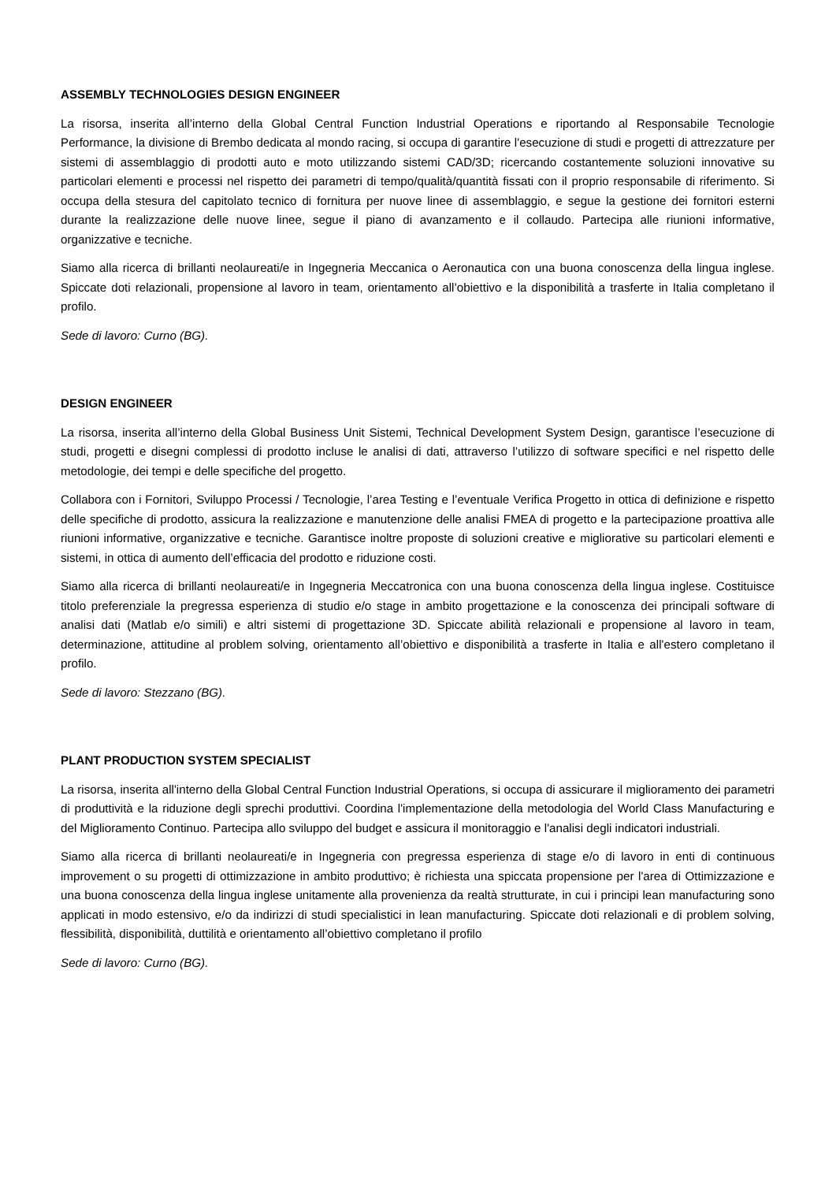ASSEMBLY TECHNOLOGIES DESIGN ENGINEER
La risorsa, inserita all’interno della Global Central Function Industrial Operations e riportando al Responsabile Tecnologie Performance, la divisione di Brembo dedicata al mondo racing, si occupa di garantire l'esecuzione di studi e progetti di attrezzature per sistemi di assemblaggio di prodotti auto e moto utilizzando sistemi CAD/3D; ricercando costantemente soluzioni innovative su particolari elementi e processi nel rispetto dei parametri di tempo/qualità/quantità fissati con il proprio responsabile di riferimento. Si occupa della stesura del capitolato tecnico di fornitura per nuove linee di assemblaggio, e segue la gestione dei fornitori esterni durante la realizzazione delle nuove linee, segue il piano di avanzamento e il collaudo. Partecipa alle riunioni informative, organizzative e tecniche.
Siamo alla ricerca di brillanti neolaureati/e in Ingegneria Meccanica o Aeronautica con una buona conoscenza della lingua inglese. Spiccate doti relazionali, propensione al lavoro in team, orientamento all’obiettivo e la disponibilità a trasferte in Italia completano il profilo.
Sede di lavoro: Curno (BG).
DESIGN ENGINEER
La risorsa, inserita all’interno della Global Business Unit Sistemi, Technical Development System Design, garantisce l’esecuzione di studi, progetti e disegni complessi di prodotto incluse le analisi di dati, attraverso l’utilizzo di software specifici e nel rispetto delle metodologie, dei tempi e delle specifiche del progetto.
Collabora con i Fornitori, Sviluppo Processi / Tecnologie, l’area Testing e l’eventuale Verifica Progetto in ottica di definizione e rispetto delle specifiche di prodotto, assicura la realizzazione e manutenzione delle analisi FMEA di progetto e la partecipazione proattiva alle riunioni informative, organizzative e tecniche. Garantisce inoltre proposte di soluzioni creative e migliorative su particolari elementi e sistemi, in ottica di aumento dell’efficacia del prodotto e riduzione costi.
Siamo alla ricerca di brillanti neolaureati/e in Ingegneria Meccatronica con una buona conoscenza della lingua inglese. Costituisce titolo preferenziale la pregressa esperienza di studio e/o stage in ambito progettazione e la conoscenza dei principali software di analisi dati (Matlab e/o simili) e altri sistemi di progettazione 3D. Spiccate abilità relazionali e propensione al lavoro in team, determinazione, attitudine al problem solving, orientamento all’obiettivo e disponibilità a trasferte in Italia e all'estero completano il profilo.
Sede di lavoro: Stezzano (BG).
PLANT PRODUCTION SYSTEM SPECIALIST
La risorsa, inserita all'interno della Global Central Function Industrial Operations, si occupa di assicurare il miglioramento dei parametri di produttività e la riduzione degli sprechi produttivi. Coordina l'implementazione della metodologia del World Class Manufacturing e del Miglioramento Continuo. Partecipa allo sviluppo del budget e assicura il monitoraggio e l'analisi degli indicatori industriali.
Siamo alla ricerca di brillanti neolaureati/e in Ingegneria con pregressa esperienza di stage e/o di lavoro in enti di continuous improvement o su progetti di ottimizzazione in ambito produttivo; è richiesta una spiccata propensione per l'area di Ottimizzazione e una buona conoscenza della lingua inglese unitamente alla provenienza da realtà strutturate, in cui i principi lean manufacturing sono applicati in modo estensivo, e/o da indirizzi di studi specialistici in lean manufacturing. Spiccate doti relazionali e di problem solving, flessibilità, disponibilità, duttilità e orientamento all’obiettivo completano il profilo
Sede di lavoro: Curno (BG).